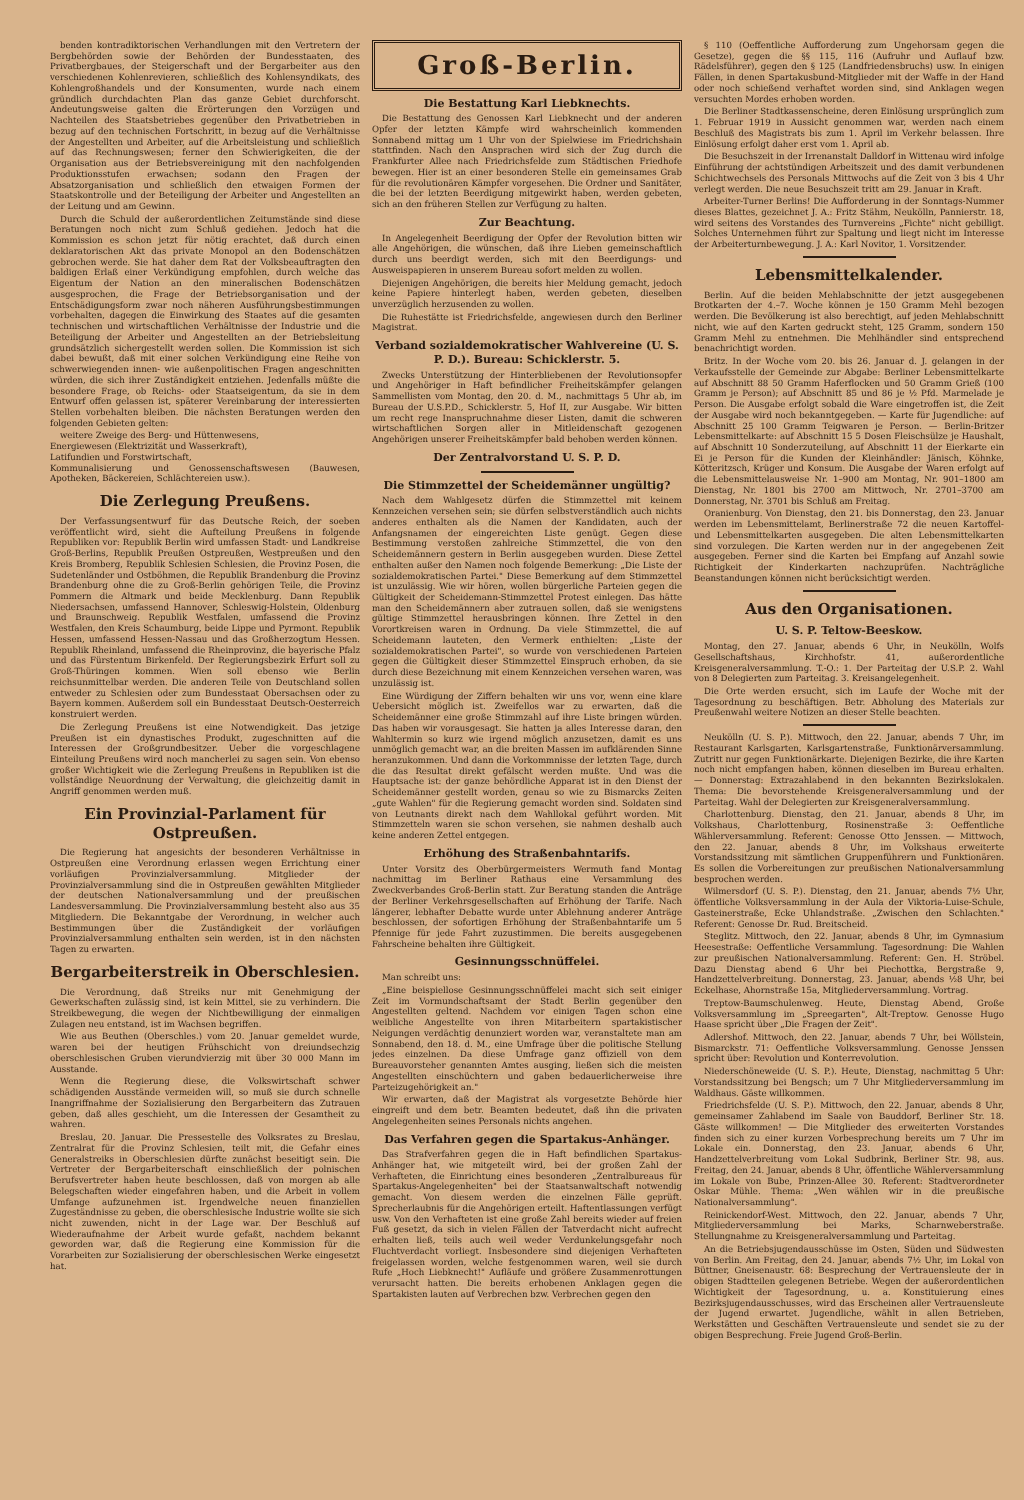benden kontradiktorischen Verhandlungen mit den Vertretern der Bergbehörden sowie der Behörden der Bundesstaaten, des Privatbergbaues, der Steigerschaft und der Bergarbeiter aus den verschiedenen Kohlenrevieren, schließlich des Kohlensyndikats, des Kohlengroßhandels und der Konsumenten, wurde nach einem gründlich durchdachten Plan das ganze Gebiet durchforscht. Andeutungsweise galten die Erörterungen den Vorzügen und Nachteilen des Staatsbetriebes gegenüber den Privatbetrieben in bezug auf den technischen Fortschritt, in bezug auf die Verhältnisse der Angestellten und Arbeiter, auf die Arbeitsleistung und schließlich auf das Rechnungswesen; ferner den Schwierigkeiten, die der Organisation aus der Betriebsvereinigung mit den nachfolgenden Produktionsstufen erwachsen; sodann den Fragen der Absatzorganisation und schließlich den etwaigen Formen der Staatskontrolle und der Beteiligung der Arbeiter und Angestellten an der Leitung und am Gewinn.
Durch die Schuld der außerordentlichen Zeitumstände sind diese Beratungen noch nicht zum Schluß gediehen. Jedoch hat die Kommission es schon jetzt für nötig erachtet, daß durch einen deklaratorischen Akt das private Monopol an den Bodenschätzen gebrochen werde. Sie hat daher dem Rat der Volksbeauftragten den baldigen Erlaß einer Verkündigung empfohlen, durch welche das Eigentum der Nation an den mineralischen Bodenschätzen ausgesprochen, die Frage der Betriebsorganisation und der Entschädigungsform zwar noch näheren Ausführungsbestimmungen vorbehalten, dagegen die Einwirkung des Staates auf die gesamten technischen und wirtschaftlichen Verhältnisse der Industrie und die Beteiligung der Arbeiter und Angestellten an der Betriebsleitung grundsätzlich sichergestellt werden sollen. Die Kommission ist sich dabei bewußt, daß mit einer solchen Verkündigung eine Reihe von schwerwiegenden innen- wie außenpolitischen Fragen angeschnitten würden, die sich ihrer Zuständigkeit entziehen. Jedenfalls müßte die besondere Frage, ob Reichs- oder Staatseigentum, da sie in dem Entwurf offen gelassen ist, späterer Vereinbarung der interessierten Stellen vorbehalten bleiben. Die nächsten Beratungen werden den folgenden Gebieten gelten:
weitere Zweige des Berg- und Hüttenwesens,
Energiewesen (Elektrizität und Wasserkraft),
Latifundien und Forstwirtschaft,
Kommunalisierung und Genossenschaftswesen (Bauwesen, Apotheken, Bäckereien, Schlächtereien usw.).
Die Zerlegung Preußens.
Der Verfassungsentwurf für das Deutsche Reich, der soeben veröffentlicht wird, sieht die Aufteilung Preußens in folgende Republiken vor: Republik Berlin wird umfassen Stadt- und Landkreise Groß-Berlins, Republik Preußen Ostpreußen, Westpreußen und den Kreis Bromberg, Republik Schlesien Schlesien, die Provinz Posen, die Sudetenländer und Ostböhmen, die Republik Brandenburg die Provinz Brandenburg ohne die zu Groß-Berlin gehörigen Teile, die Provinz Pommern die Altmark und beide Mecklenburg. Dann Republik Niedersachsen, umfassend Hannover, Schleswig-Holstein, Oldenburg und Braunschweig. Republik Westfalen, umfassend die Provinz Westfalen, den Kreis Schaumburg, beide Lippe und Pyrmont. Republik Hessen, umfassend Hessen-Nassau und das Großherzogtum Hessen. Republik Rheinland, umfassend die Rheinprovinz, die bayerische Pfalz und das Fürstentum Birkenfeld. Der Regierungsbezirk Erfurt soll zu Groß-Thüringen kommen. Wien soll ebenso wie Berlin reichsunmittelbar werden. Die anderen Teile von Deutschland sollen entweder zu Schlesien oder zum Bundesstaat Obersachsen oder zu Bayern kommen. Außerdem soll ein Bundesstaat Deutsch-Oesterreich konstruiert werden.
Die Zerlegung Preußens ist eine Notwendigkeit. Das jetzige Preußen ist ein dynastisches Produkt, zugeschnitten auf die Interessen der Großgrundbesitzer. Ueber die vorgeschlagene Einteilung Preußens wird noch mancherlei zu sagen sein. Von ebenso großer Wichtigkeit wie die Zerlegung Preußens in Republiken ist die vollständige Neuordnung der Verwaltung, die gleichzeitig damit in Angriff genommen werden muß.
Ein Provinzial-Parlament für Ostpreußen.
Die Regierung hat angesichts der besonderen Verhältnisse in Ostpreußen eine Verordnung erlassen wegen Errichtung einer vorläufigen Provinzialversammlung. Mitglieder der Provinzialversammlung sind die in Ostpreußen gewählten Mitglieder der deutschen Nationalversammlung und der preußischen Landesversammlung. Die Provinzialversammlung besteht also aus 35 Mitgliedern. Die Bekanntgabe der Verordnung, in welcher auch Bestimmungen über die Zuständigkeit der vorläufigen Provinzialversammlung enthalten sein werden, ist in den nächsten Tagen zu erwarten.
Bergarbeiterstreik in Oberschlesien.
Die Verordnung, daß Streiks nur mit Genehmigung der Gewerkschaften zulässig sind, ist kein Mittel, sie zu verhindern. Die Streikbewegung, die wegen der Nichtbewilligung der einmaligen Zulagen neu entstand, ist im Wachsen begriffen.
Wie aus Beuthen (Oberschles.) vom 20. Januar gemeldet wurde, waren bei der heutigen Frühschicht von dreiundsechzig oberschlesischen Gruben vierundvierzig mit über 30 000 Mann im Ausstande.
Wenn die Regierung diese, die Volkswirtschaft schwer schädigenden Ausstände vermeiden will, so muß sie durch schnelle Inangriffnahme der Sozialisierung den Bergarbeitern das Zutrauen geben, daß alles geschieht, um die Interessen der Gesamtheit zu wahren.
Breslau, 20. Januar. Die Pressestelle des Volksrates zu Breslau, Zentralrat für die Provinz Schlesien, teilt mit, die Gefahr eines Generalstreiks in Oberschlesien dürfte zunächst beseitigt sein. Die Vertreter der Bergarbeiterschaft einschließlich der polnischen Berufsvertreter haben heute beschlossen, daß von morgen ab alle Belegschaften wieder eingefahren haben, und die Arbeit in vollem Umfange aufzunehmen ist. Irgendwelche neuen finanziellen Zugeständnisse zu geben, die oberschlesische Industrie wollte sie sich nicht zuwenden, nicht in der Lage war. Der Beschluß auf Wiederaufnahme der Arbeit wurde gefaßt, nachdem bekannt geworden war, daß die Regierung eine Kommission für die Vorarbeiten zur Sozialisierung der oberschlesischen Werke eingesetzt hat.
Groß-Berlin.
Die Bestattung Karl Liebknechts.
Die Bestattung des Genossen Karl Liebknecht und der anderen Opfer der letzten Kämpfe wird wahrscheinlich kommenden Sonnabend mittag um 1 Uhr von der Spielwiese im Friedrichshain stattfinden. Nach den Ansprachen wird sich der Zug durch die Frankfurter Allee nach Friedrichsfelde zum Städtischen Friedhofe bewegen. Hier ist an einer besonderen Stelle ein gemeinsames Grab für die revolutionären Kämpfer vorgesehen. Die Ordner und Sanitäter, die bei der letzten Beerdigung mitgewirkt haben, werden gebeten, sich an den früheren Stellen zur Verfügung zu halten.
Zur Beachtung.
In Angelegenheit Beerdigung der Opfer der Revolution bitten wir alle Angehörigen, die wünschen, daß ihre Lieben gemeinschaftlich durch uns beerdigt werden, sich mit den Beerdigungs- und Ausweispapieren in unserem Bureau sofort melden zu wollen.
Diejenigen Angehörigen, die bereits hier Meldung gemacht, jedoch keine Papiere hinterlegt haben, werden gebeten, dieselben unverzüglich herzusenden zu wollen.
Die Ruhestätte ist Friedrichsfelde, angewiesen durch den Berliner Magistrat.
Verband sozialdemokratischer Wahlvereine (U. S. P. D.). Bureau: Schicklerstr. 5.
Zwecks Unterstützung der Hinterbliebenen der Revolutionsopfer und Angehöriger in Haft befindlicher Freiheitskämpfer gelangen Sammellisten vom Montag, den 20. d. M., nachmittags 5 Uhr ab, im Bureau der U.S.P.D., Schicklerstr. 5, Hof II, zur Ausgabe. Wir bitten um recht rege Inanspruchnahme dieser Listen, damit die schweren wirtschaftlichen Sorgen aller in Mitleidenschaft gezogenen Angehörigen unserer Freiheitskämpfer bald behoben werden können.
Der Zentralvorstand U. S. P. D.
Die Stimmzettel der Scheidemänner ungültig?
Nach dem Wahlgesetz dürfen die Stimmzettel mit keinem Kennzeichen versehen sein; sie dürfen selbstverständlich auch nichts anderes enthalten als die Namen der Kandidaten, auch der Anfangsnamen der eingereichten Liste genügt. Gegen diese Bestimmung verstoßen zahlreiche Stimmzettel, die von den Scheidemännern gestern in Berlin ausgegeben wurden. Diese Zettel enthalten außer den Namen noch folgende Bemerkung: „Die Liste der sozialdemokratischen Partei." Diese Bemerkung auf dem Stimmzettel ist unzulässig. Wie wir hören, wollen bürgerliche Parteien gegen die Gültigkeit der Scheidemann-Stimmzettel Protest einlegen. Das hätte man den Scheidemännern aber zutrauen sollen, daß sie wenigstens gültige Stimmzettel herausbringen können. Ihre Zettel in den Vorortkreisen waren in Ordnung. Da viele Stimmzettel, die auf Scheidemann lauteten, den Vermerk enthielten: „Liste der sozialdemokratischen Partei", so wurde von verschiedenen Parteien gegen die Gültigkeit dieser Stimmzettel Einspruch erhoben, da sie durch diese Bezeichnung mit einem Kennzeichen versehen waren, was unzulässig ist.
Eine Würdigung der Ziffern behalten wir uns vor, wenn eine klare Uebersicht möglich ist. Zweifellos war zu erwarten, daß die Scheidemänner eine große Stimmzahl auf ihre Liste bringen würden. Das haben wir vorausgesagt. Sie hatten ja alles Interesse daran, den Wahltermin so kurz wie irgend möglich anzusetzen, damit es uns unmöglich gemacht war, an die breiten Massen im aufklärenden Sinne heranzukommen. Und dann die Vorkommnisse der letzten Tage, durch die das Resultat direkt gefälscht werden mußte. Und was die Hauptsache ist: der ganze behördliche Apparat ist in den Dienst der Scheidemänner gestellt worden, genau so wie zu Bismarcks Zeiten „gute Wahlen" für die Regierung gemacht worden sind. Soldaten sind von Leutnants direkt nach dem Wahllokal geführt worden. Mit Stimmzetteln waren sie schon versehen, sie nahmen deshalb auch keine anderen Zettel entgegen.
Erhöhung des Straßenbahntarifs.
Unter Vorsitz des Oberbürgermeisters Wermuth fand Montag nachmittag im Berliner Rathaus eine Versammlung des Zweckverbandes Groß-Berlin statt. Zur Beratung standen die Anträge der Berliner Verkehrsgesellschaften auf Erhöhung der Tarife. Nach längerer, lebhafter Debatte wurde unter Ablehnung anderer Anträge beschlossen, der sofortigen Erhöhung der Straßenbahntarife um 5 Pfennige für jede Fahrt zuzustimmen. Die bereits ausgegebenen Fahrscheine behalten ihre Gültigkeit.
Gesinnungsschnüffelei.
Man schreibt uns:
„Eine beispiellose Gesinnungsschnüffelei macht sich seit einiger Zeit im Vormundschaftsamt der Stadt Berlin gegenüber den Angestellten geltend. Nachdem vor einigen Tagen schon eine weibliche Angestellte von ihren Mitarbeitern spartakistischer Neigungen verdächtig denunziert worden war, veranstaltete man am Sonnabend, den 18. d. M., eine Umfrage über die politische Stellung jedes einzelnen. Da diese Umfrage ganz offiziell von dem Bureauvorsteher genannten Amtes ausging, ließen sich die meisten Angestellten einschüchtern und gaben bedauerlicherweise ihre Parteizugehörigkeit an."
Wir erwarten, daß der Magistrat als vorgesetzte Behörde hier eingreift und dem betr. Beamten bedeutet, daß ihn die privaten Angelegenheiten seines Personals nichts angehen.
Das Verfahren gegen die Spartakus-Anhänger.
Das Strafverfahren gegen die in Haft befindlichen Spartakus-Anhänger hat, wie mitgeteilt wird, bei der großen Zahl der Verhafteten, die Einrichtung eines besonderen „Zentralbureaus für Spartakus-Angelegenheiten" bei der Staatsanwaltschaft notwendig gemacht. Von diesem werden die einzelnen Fälle geprüft. Sprecherlaubnis für die Angehörigen erteilt. Haftentlassungen verfügt usw. Von den Verhafteten ist eine große Zahl bereits wieder auf freien Fuß gesetzt, da sich in vielen Fällen der Tatverdacht nicht aufrecht erhalten ließ, teils auch weil weder Verdunkelungsgefahr noch Fluchtverdacht vorliegt. Insbesondere sind diejenigen Verhafteten freigelassen worden, welche festgenommen waren, weil sie durch Rufe „Hoch Liebknecht!" Aufläufe und größere Zusammenrottungen verursacht hatten. Die bereits erhobenen Anklagen gegen die Spartakisten lauten auf Verbrechen bzw. Verbrechen gegen den
§ 110 (Oeffentliche Aufforderung zum Ungehorsam gegen die Gesetze), gegen die §§ 115, 116 (Aufruhr und Auflauf bzw. Rädelsführer), gegen den § 125 (Landfriedensbruchs) usw. In einigen Fällen, in denen Spartakusbund-Mitglieder mit der Waffe in der Hand oder noch schießend verhaftet worden sind, sind Anklagen wegen versuchten Mordes erhoben worden.
Die Berliner Stadtkassenscheine, deren Einlösung ursprünglich zum 1. Februar 1919 in Aussicht genommen war, werden nach einem Beschluß des Magistrats bis zum 1. April im Verkehr belassen. Ihre Einlösung erfolgt daher erst vom 1. April ab.
Die Besuchszeit in der Irrenanstalt Dalldorf in Wittenau wird infolge Einführung der achtstündigen Arbeitszeit und des damit verbundenen Schichtwechsels des Personals Mittwochs auf die Zeit von 3 bis 4 Uhr verlegt werden. Die neue Besuchszeit tritt am 29. Januar in Kraft.
Arbeiter-Turner Berlins! Die Aufforderung in der Sonntags-Nummer dieses Blattes, gezeichnet J. A.: Fritz Stähm, Neukölln, Pannierstr. 18, wird seitens des Vorstandes des Turnvereins „Fichte" nicht gebilligt. Solches Unternehmen führt zur Spaltung und liegt nicht im Interesse der Arbeiterturnbewegung. J. A.: Karl Novitor, 1. Vorsitzender.
Lebensmittelkalender.
Berlin. Auf die beiden Mehlabschnitte der jetzt ausgegebenen Brotkarten der 4.–7. Woche können je 150 Gramm Mehl bezogen werden. Die Bevölkerung ist also berechtigt, auf jeden Mehlabschnitt nicht, wie auf den Karten gedruckt steht, 125 Gramm, sondern 150 Gramm Mehl zu entnehmen. Die Mehlhändler sind entsprechend benachrichtigt worden.
Britz. In der Woche vom 20. bis 26. Januar d. J. gelangen in der Verkaufsstelle der Gemeinde zur Abgabe: Berliner Lebensmittelkarte auf Abschnitt 88 50 Gramm Haferflocken und 50 Gramm Grieß (100 Gramm je Person); auf Abschnitt 85 und 86 je ½ Pfd. Marmelade je Person. Die Ausgabe erfolgt sobald die Ware eingetroffen ist, die Zeit der Ausgabe wird noch bekanntgegeben. — Karte für Jugendliche: auf Abschnitt 25 100 Gramm Teigwaren je Person. — Berlin-Britzer Lebensmittelkarte: auf Abschnitt 15 5 Dosen Fleischsülze je Haushalt, auf Abschnitt 10 Sonderzuteilung, auf Abschnitt 11 der Eierkarte ein Ei je Person für die Kunden der Kleinhändler: Jänisch, Köhnke, Kötteritzsch, Krüger und Konsum. Die Ausgabe der Waren erfolgt auf die Lebensmittelausweise Nr. 1–900 am Montag, Nr. 901–1800 am Dienstag, Nr. 1801 bis 2700 am Mittwoch, Nr. 2701–3700 am Donnerstag, Nr. 3701 bis Schluß am Freitag.
Oranienburg. Von Dienstag, den 21. bis Donnerstag, den 23. Januar werden im Lebensmittelamt, Berlinerstraße 72 die neuen Kartoffel- und Lebensmittelkarten ausgegeben. Die alten Lebensmittelkarten sind vorzulegen. Die Karten werden nur in der angegebenen Zeit ausgegeben. Ferner sind die Karten bei Empfang auf Anzahl sowie Richtigkeit der Kinderkarten nachzuprüfen. Nachträgliche Beanstandungen können nicht berücksichtigt werden.
Aus den Organisationen.
U. S. P. Teltow-Beeskow.
Montag, den 27. Januar, abends 6 Uhr, in Neukölln, Wolfs Gesellschaftshaus, Kirchhofstr. 41, außerordentliche Kreisgeneralversammlung. T.-O.: 1. Der Parteitag der U.S.P. 2. Wahl von 8 Delegierten zum Parteitag. 3. Kreisangelegenheit.
Die Orte werden ersucht, sich im Laufe der Woche mit der Tagesordnung zu beschäftigen. Betr. Abholung des Materials zur Preußenwahl weitere Notizen an dieser Stelle beachten.
Neukölln (U. S. P.). Mittwoch, den 22. Januar, abends 7 Uhr, im Restaurant Karlsgarten, Karlsgartenstraße, Funktionärversammlung. Zutritt nur gegen Funktionärkarte. Diejenigen Bezirke, die ihre Karten noch nicht empfangen haben, können dieselben im Bureau erhalten. — Donnerstag: Extrazahlabend in den bekannten Bezirkslokalen. Thema: Die bevorstehende Kreisgeneralversammlung und der Parteitag. Wahl der Delegierten zur Kreisgeneralversammlung.
Charlottenburg. Dienstag, den 21. Januar, abends 8 Uhr, im Volkshaus, Charlottenburg, Rosinenstraße 3: Oeffentliche Wählerversammlung. Referent: Genosse Otto Jenssen. — Mittwoch, den 22. Januar, abends 8 Uhr, im Volkshaus erweiterte Vorstandssitzung mit sämtlichen Gruppenführern und Funktionären. Es sollen die Vorbereitungen zur preußischen Nationalversammlung besprochen werden.
Wilmersdorf (U. S. P.). Dienstag, den 21. Januar, abends 7½ Uhr, öffentliche Volksversammlung in der Aula der Viktoria-Luise-Schule, Gasteinerstraße, Ecke Uhlandstraße. „Zwischen den Schlachten." Referent: Genosse Dr. Rud. Breitscheid.
Steglitz. Mittwoch, den 22. Januar, abends 8 Uhr, im Gymnasium Heesestraße: Oeffentliche Versammlung. Tagesordnung: Die Wahlen zur preußischen Nationalversammlung. Referent: Gen. H. Ströbel. Dazu Dienstag abend 6 Uhr bei Piechottka, Bergstraße 9, Handzettelverbreitung. Donnerstag, 23. Januar, abends ½8 Uhr, bei Eckelhase, Ahornstraße 15a, Mitgliederversammlung. Vortrag.
Treptow-Baumschulenweg. Heute, Dienstag Abend, Große Volksversammlung im „Spreegarten", Alt-Treptow. Genosse Hugo Haase spricht über „Die Fragen der Zeit".
Adlershof. Mittwoch, den 22. Januar, abends 7 Uhr, bei Wöllstein, Bismarckstr. 71: Oeffentliche Volksversammlung. Genosse Jenssen spricht über: Revolution und Konterrevolution.
Niederschöneweide (U. S. P.). Heute, Dienstag, nachmittag 5 Uhr: Vorstandssitzung bei Bengsch; um 7 Uhr Mitgliederversammlung im Waldhaus. Gäste willkommen.
Friedrichsfelde (U. S. P.). Mittwoch, den 22. Januar, abends 8 Uhr, gemeinsamer Zahlabend im Saale von Bauddorf, Berliner Str. 18. Gäste willkommen! — Die Mitglieder des erweiterten Vorstandes finden sich zu einer kurzen Vorbesprechung bereits um 7 Uhr im Lokale ein. Donnerstag, den 23. Januar, abends 6 Uhr, Handzettelverbreitung vom Lokal Sudbrink, Berliner Str. 98, aus. Freitag, den 24. Januar, abends 8 Uhr, öffentliche Wählerversammlung im Lokale von Bube, Prinzen-Allee 30. Referent: Stadtverordneter Oskar Mühle. Thema: „Wen wählen wir in die preußische Nationalversammlung".
Reinickendorf-West. Mittwoch, den 22. Januar, abends 7 Uhr, Mitgliederversammlung bei Marks, Scharnweberstraße. Stellungnahme zu Kreisgeneralversammlung und Parteitag.
An die Betriebsjugendausschüsse im Osten, Süden und Südwesten von Berlin. Am Freitag, den 24. Januar, abends 7½ Uhr, im Lokal von Büttner, Gneisenaustr. 68: Besprechung der Vertrauensleute der in obigen Stadtteilen gelegenen Betriebe. Wegen der außerordentlichen Wichtigkeit der Tagesordnung, u. a. Konstituierung eines Bezirksjugendausschusses, wird das Erscheinen aller Vertrauensleute der Jugend erwartet. Jugendliche, wählt in allen Betrieben, Werkstätten und Geschäften Vertrauensleute und sendet sie zu der obigen Besprechung. Freie Jugend Groß-Berlin.